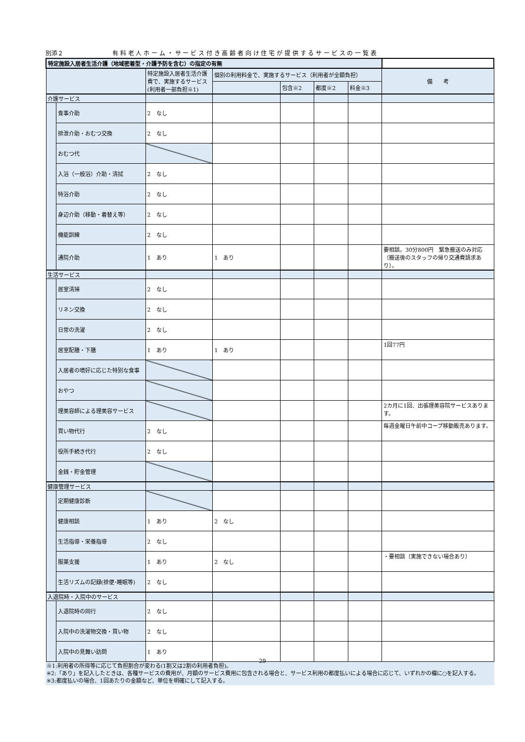別添２ 有 料 老 人 ホ ー ム ・ サ ー ビ ス 付 き 高 齢 者 向 け 住 宅 が 提 供 す る サ ー ビ ス の 一 覧 表
| 特定施設入居者生活介護（地域密着型・介護予防を含む）の指定の有無 | | | | | | | |
| | | 特定施設入居者生活介護費で、実施するサービス(利用者一部負担※1) | 個別の利用料金で、実施するサービス（利用者が全額負担） | | | | 備 考 |
| | | | | 包含※2 | 都度※2 | 料金※3 | |
| 介護サービス | | | | | | | |
| | 食事介助 | 2 なし | | | | | |
| | 排泄介助・おむつ交換 | 2 なし | | | | | |
| | おむつ代 | | | | | | |
| | 入浴（一般浴）介助・清拭 | 2 なし | | | | | |
| | 特浴介助 | 2 なし | | | | | |
| | 身辺介助（移動・着替え等） | 2 なし | | | | | |
| | 機能訓練 | 2 なし | | | | | |
| | 通院介助 | 1 あり | 1 あり | | | | 要相談。30分800円 緊急搬送のみ対応（搬送後のスタッフの帰り交通費請求あり）。 |
| 生活サービス | | | | | | | |
| | 居室清掃 | 2 なし | | | | | |
| | リネン交換 | 2 なし | | | | | |
| | 日常の洗濯 | 2 なし | | | | | |
| | 居室配膳・下膳 | 1 あり | 1 あり | | | | 1回77円 |
| | 入居者の嗜好に応じた特別な食事 | | | | | | |
| | おやつ | | | | | | |
| | 理美容師による理美容サービス | | | | | | 2カ月に1回、出張理美容院サービスあります。 |
| | 買い物代行 | 2 なし | | | | | 毎週金曜日午前中コープ移動販売あります。 |
| | 役所手続き代行 | 2 なし | | | | | |
| | 金銭・貯金管理 | | | | | | |
| 健康管理サービス | | | | | | | |
| | 定期健康診断 | | | | | | |
| | 健康相談 | 1 あり | 2 なし | | | | |
| | 生活指導・栄養指導 | 2 なし | | | | | |
| | 服薬支援 | 1 あり | 2 なし | | | | ・要相談（実施できない場合あり） |
| | 生活リズムの記録(排便･睡眠等) | 2 なし | | | | | |
| 入退院時・入院中のサービス | | | | | | | |
| | 入退院時の同行 | 2 なし | | | | | |
| | 入院中の洗濯物交換・買い物 | 2 なし | | | | | |
| | 入院中の見舞い訪問 | 1 あり | | | | | |
※1:利用者の所得等に応じて負担割合が変わる(1割又は2割の利用者負担)。
※2:「あり」を記入したときは、各種サービスの費用が、月額のサービス費用に包含される場合と、サービス利用の都度払いによる場合に応じて、いずれかの欄に○を記入する。
※3:都度払いの場合、1回あたりの金額など、単位を明確にして記入する。
29